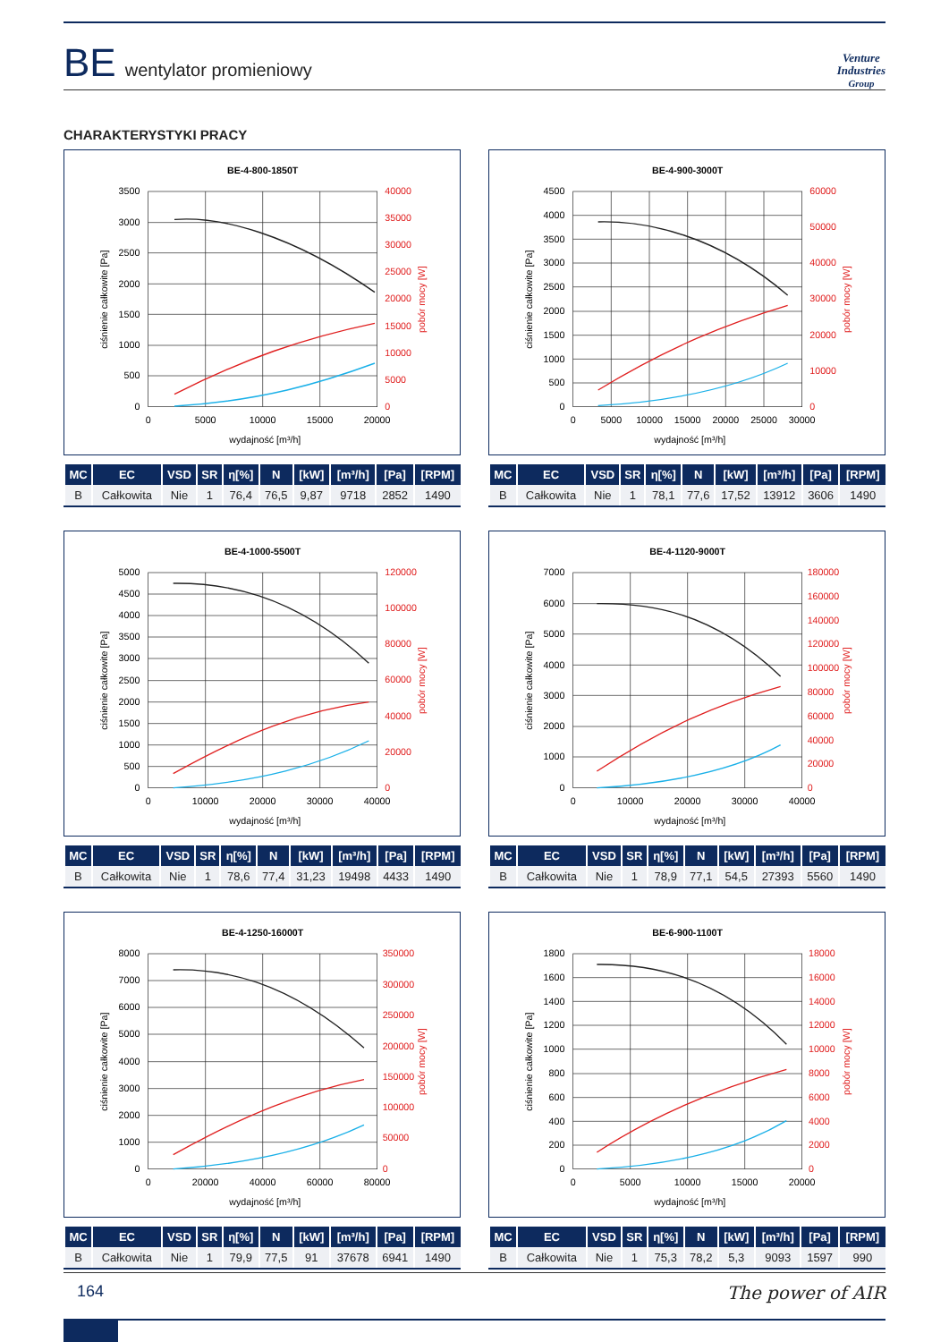BE wentylator promieniowy
Venture
Industries
Group
CHARAKTERYSTYKI PRACY
BE-4-800-1850T
0
500
1000
1500
2000
2500
3000
3500
0
5000
10000
15000
20000
25000
30000
35000
40000
0
5000
10000
15000
20000
wydajność [m³/h]
ciśnienie całkowite [Pa]
pobór mocy [W]
| MC | EC | VSD | SR | η[%] | N | [kW] | [m³/h] | [Pa] | [RPM] |
| --- | --- | --- | --- | --- | --- | --- | --- | --- | --- |
| B | Całkowita | Nie | 1 | 76,4 | 76,5 | 9,87 | 9718 | 2852 | 1490 |
BE-4-900-3000T
0
500
1000
1500
2000
2500
3000
3500
4000
4500
0
10000
20000
30000
40000
50000
60000
0
5000
10000
15000
20000
25000
30000
wydajność [m³/h]
ciśnienie całkowite [Pa]
pobór mocy [W]
| MC | EC | VSD | SR | η[%] | N | [kW] | [m³/h] | [Pa] | [RPM] |
| --- | --- | --- | --- | --- | --- | --- | --- | --- | --- |
| B | Całkowita | Nie | 1 | 78,1 | 77,6 | 17,52 | 13912 | 3606 | 1490 |
BE-4-1000-5500T
0
500
1000
1500
2000
2500
3000
3500
4000
4500
5000
0
20000
40000
60000
80000
100000
120000
0
10000
20000
30000
40000
wydajność [m³/h]
ciśnienie całkowite [Pa]
pobór mocy [W]
| MC | EC | VSD | SR | η[%] | N | [kW] | [m³/h] | [Pa] | [RPM] |
| --- | --- | --- | --- | --- | --- | --- | --- | --- | --- |
| B | Całkowita | Nie | 1 | 78,6 | 77,4 | 31,23 | 19498 | 4433 | 1490 |
BE-4-1120-9000T
0
1000
2000
3000
4000
5000
6000
7000
0
20000
40000
60000
80000
100000
120000
140000
160000
180000
0
10000
20000
30000
40000
wydajność [m³/h]
ciśnienie całkowite [Pa]
pobór mocy [W]
| MC | EC | VSD | SR | η[%] | N | [kW] | [m³/h] | [Pa] | [RPM] |
| --- | --- | --- | --- | --- | --- | --- | --- | --- | --- |
| B | Całkowita | Nie | 1 | 78,9 | 77,1 | 54,5 | 27393 | 5560 | 1490 |
BE-4-1250-16000T
0
1000
2000
3000
4000
5000
6000
7000
8000
0
50000
100000
150000
200000
250000
300000
350000
0
20000
40000
60000
80000
wydajność [m³/h]
ciśnienie całkowite [Pa]
pobór mocy [W]
| MC | EC | VSD | SR | η[%] | N | [kW] | [m³/h] | [Pa] | [RPM] |
| --- | --- | --- | --- | --- | --- | --- | --- | --- | --- |
| B | Całkowita | Nie | 1 | 79,9 | 77,5 | 91 | 37678 | 6941 | 1490 |
BE-6-900-1100T
0
200
400
600
800
1000
1200
1400
1600
1800
0
2000
4000
6000
8000
10000
12000
14000
16000
18000
0
5000
10000
15000
20000
wydajność [m³/h]
ciśnienie całkowite [Pa]
pobór mocy [W]
| MC | EC | VSD | SR | η[%] | N | [kW] | [m³/h] | [Pa] | [RPM] |
| --- | --- | --- | --- | --- | --- | --- | --- | --- | --- |
| B | Całkowita | Nie | 1 | 75,3 | 78,2 | 5,3 | 9093 | 1597 | 990 |
164 The power of AIR